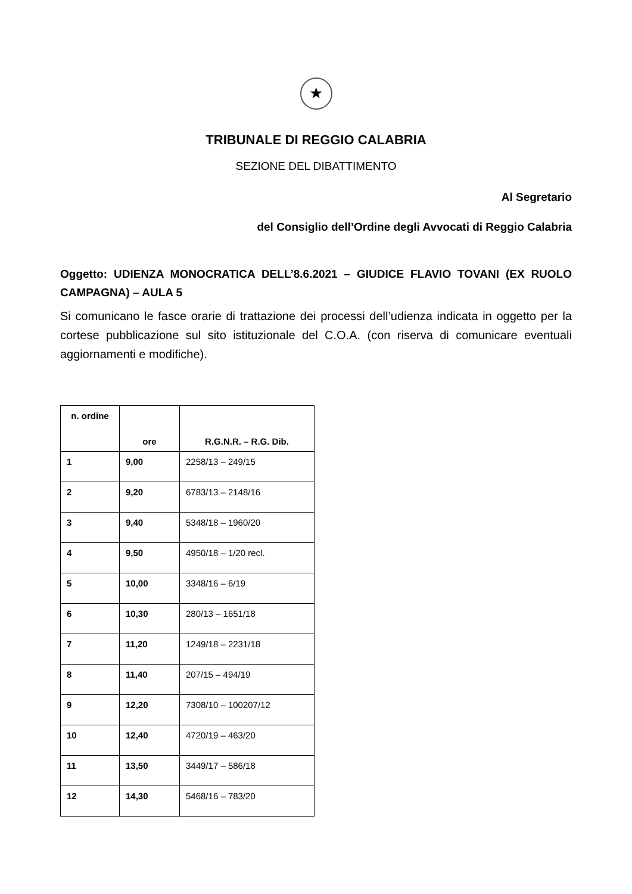★
TRIBUNALE DI REGGIO CALABRIA
SEZIONE DEL DIBATTIMENTO
Al Segretario
del Consiglio dell’Ordine degli Avvocati di Reggio Calabria
Oggetto: UDIENZA MONOCRATICA DELL’8.6.2021 – GIUDICE FLAVIO TOVANI (EX RUOLO CAMPAGNA) – AULA 5
Si comunicano le fasce orarie di trattazione dei processi dell’udienza indicata in oggetto per la cortese pubblicazione sul sito istituzionale del C.O.A. (con riserva di comunicare eventuali aggiornamenti e modifiche).
| n. ordine | ore | R.G.N.R. – R.G. Dib. |
| --- | --- | --- |
| 1 | 9,00 | 2258/13 – 249/15 |
| 2 | 9,20 | 6783/13 – 2148/16 |
| 3 | 9,40 | 5348/18 – 1960/20 |
| 4 | 9,50 | 4950/18 – 1/20 recl. |
| 5 | 10,00 | 3348/16 – 6/19 |
| 6 | 10,30 | 280/13 – 1651/18 |
| 7 | 11,20 | 1249/18 – 2231/18 |
| 8 | 11,40 | 207/15 – 494/19 |
| 9 | 12,20 | 7308/10 – 100207/12 |
| 10 | 12,40 | 4720/19 – 463/20 |
| 11 | 13,50 | 3449/17 – 586/18 |
| 12 | 14,30 | 5468/16 – 783/20 |